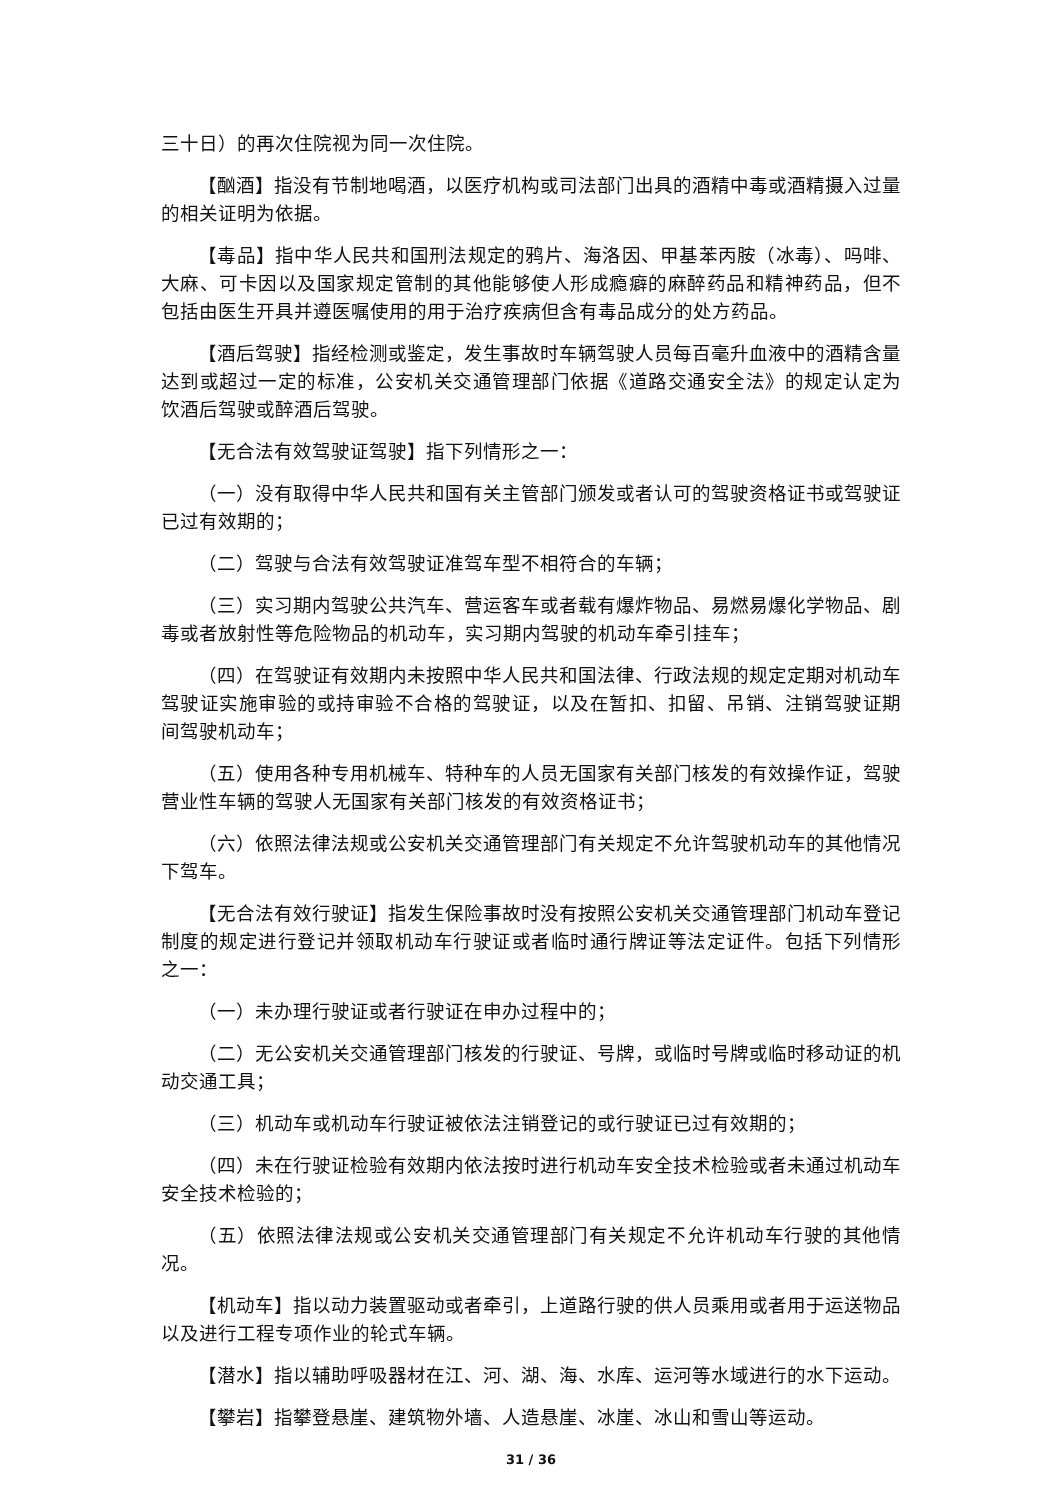三十日）的再次住院视为同一次住院。
【酗酒】指没有节制地喝酒，以医疗机构或司法部门出具的酒精中毒或酒精摄入过量的相关证明为依据。
【毒品】指中华人民共和国刑法规定的鸦片、海洛因、甲基苯丙胺（冰毒）、吗啡、大麻、可卡因以及国家规定管制的其他能够使人形成瘾癖的麻醉药品和精神药品，但不包括由医生开具并遵医嘱使用的用于治疗疾病但含有毒品成分的处方药品。
【酒后驾驶】指经检测或鉴定，发生事故时车辆驾驶人员每百毫升血液中的酒精含量达到或超过一定的标准，公安机关交通管理部门依据《道路交通安全法》的规定认定为饮酒后驾驶或醉酒后驾驶。
【无合法有效驾驶证驾驶】指下列情形之一：
（一）没有取得中华人民共和国有关主管部门颁发或者认可的驾驶资格证书或驾驶证已过有效期的；
（二）驾驶与合法有效驾驶证准驾车型不相符合的车辆；
（三）实习期内驾驶公共汽车、营运客车或者载有爆炸物品、易燃易爆化学物品、剧毒或者放射性等危险物品的机动车，实习期内驾驶的机动车牵引挂车；
（四）在驾驶证有效期内未按照中华人民共和国法律、行政法规的规定定期对机动车驾驶证实施审验的或持审验不合格的驾驶证，以及在暂扣、扣留、吊销、注销驾驶证期间驾驶机动车；
（五）使用各种专用机械车、特种车的人员无国家有关部门核发的有效操作证，驾驶营业性车辆的驾驶人无国家有关部门核发的有效资格证书；
（六）依照法律法规或公安机关交通管理部门有关规定不允许驾驶机动车的其他情况下驾车。
【无合法有效行驶证】指发生保险事故时没有按照公安机关交通管理部门机动车登记制度的规定进行登记并领取机动车行驶证或者临时通行牌证等法定证件。包括下列情形之一：
（一）未办理行驶证或者行驶证在申办过程中的；
（二）无公安机关交通管理部门核发的行驶证、号牌，或临时号牌或临时移动证的机动交通工具；
（三）机动车或机动车行驶证被依法注销登记的或行驶证已过有效期的；
（四）未在行驶证检验有效期内依法按时进行机动车安全技术检验或者未通过机动车安全技术检验的；
（五）依照法律法规或公安机关交通管理部门有关规定不允许机动车行驶的其他情况。
【机动车】指以动力装置驱动或者牵引，上道路行驶的供人员乘用或者用于运送物品以及进行工程专项作业的轮式车辆。
【潜水】指以辅助呼吸器材在江、河、湖、海、水库、运河等水域进行的水下运动。
【攀岩】指攀登悬崖、建筑物外墙、人造悬崖、冰崖、冰山和雪山等运动。
31 / 36